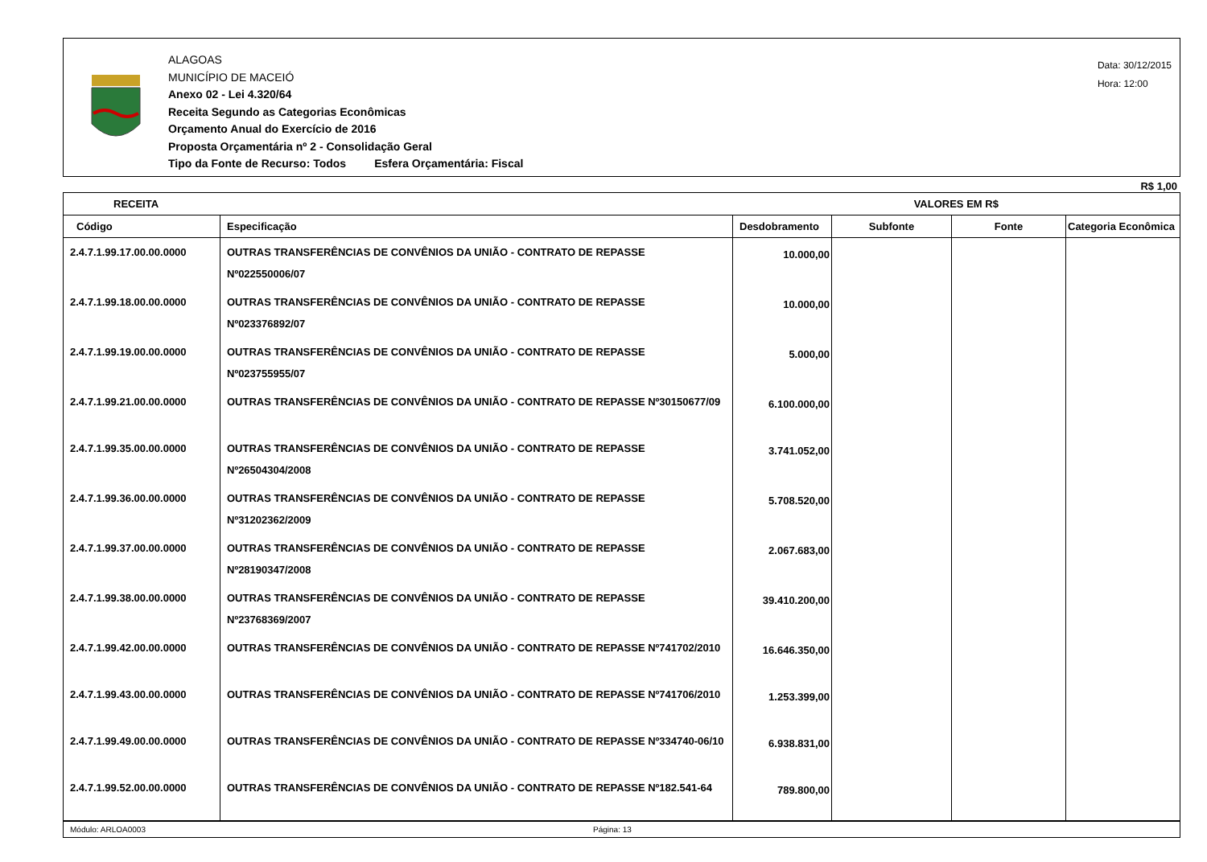ALAGOAS
MUNICÍPIO DE MACEIÓ
Anexo 02 - Lei 4.320/64
Receita Segundo as Categorias Econômicas
Orçamento Anual do Exercício de 2016
Proposta Orçamentária nº 2 - Consolidação Geral
Tipo da Fonte de Recurso: Todos Esfera Orçamentária: Fiscal
Data: 30/12/2015
Hora: 12:00
R$ 1,00
| RECEITA | | VALORES EM R$ | | | |
| --- | --- | --- | --- | --- | --- |
| Código | Especificação | Desdobramento | Subfonte | Fonte | Categoria Econômica |
| 2.4.7.1.99.17.00.00.0000 | OUTRAS TRANSFERÊNCIAS DE CONVÊNIOS DA UNIÃO - CONTRATO DE REPASSE Nº022550006/07 | 10.000,00 | | | |
| 2.4.7.1.99.18.00.00.0000 | OUTRAS TRANSFERÊNCIAS DE CONVÊNIOS DA UNIÃO - CONTRATO DE REPASSE Nº023376892/07 | 10.000,00 | | | |
| 2.4.7.1.99.19.00.00.0000 | OUTRAS TRANSFERÊNCIAS DE CONVÊNIOS DA UNIÃO - CONTRATO DE REPASSE Nº023755955/07 | 5.000,00 | | | |
| 2.4.7.1.99.21.00.00.0000 | OUTRAS TRANSFERÊNCIAS DE CONVÊNIOS DA UNIÃO - CONTRATO DE REPASSE Nº30150677/09 | 6.100.000,00 | | | |
| 2.4.7.1.99.35.00.00.0000 | OUTRAS TRANSFERÊNCIAS DE CONVÊNIOS DA UNIÃO - CONTRATO DE REPASSE Nº26504304/2008 | 3.741.052,00 | | | |
| 2.4.7.1.99.36.00.00.0000 | OUTRAS TRANSFERÊNCIAS DE CONVÊNIOS DA UNIÃO - CONTRATO DE REPASSE Nº31202362/2009 | 5.708.520,00 | | | |
| 2.4.7.1.99.37.00.00.0000 | OUTRAS TRANSFERÊNCIAS DE CONVÊNIOS DA UNIÃO - CONTRATO DE REPASSE Nº28190347/2008 | 2.067.683,00 | | | |
| 2.4.7.1.99.38.00.00.0000 | OUTRAS TRANSFERÊNCIAS DE CONVÊNIOS DA UNIÃO - CONTRATO DE REPASSE Nº23768369/2007 | 39.410.200,00 | | | |
| 2.4.7.1.99.42.00.00.0000 | OUTRAS TRANSFERÊNCIAS DE CONVÊNIOS DA UNIÃO - CONTRATO DE REPASSE Nº741702/2010 | 16.646.350,00 | | | |
| 2.4.7.1.99.43.00.00.0000 | OUTRAS TRANSFERÊNCIAS DE CONVÊNIOS DA UNIÃO - CONTRATO DE REPASSE Nº741706/2010 | 1.253.399,00 | | | |
| 2.4.7.1.99.49.00.00.0000 | OUTRAS TRANSFERÊNCIAS DE CONVÊNIOS DA UNIÃO - CONTRATO DE REPASSE Nº334740-06/10 | 6.938.831,00 | | | |
| 2.4.7.1.99.52.00.00.0000 | OUTRAS TRANSFERÊNCIAS DE CONVÊNIOS DA UNIÃO - CONTRATO DE REPASSE Nº182.541-64 | 789.800,00 | | | |
Módulo: ARLOA0003 Página: 13